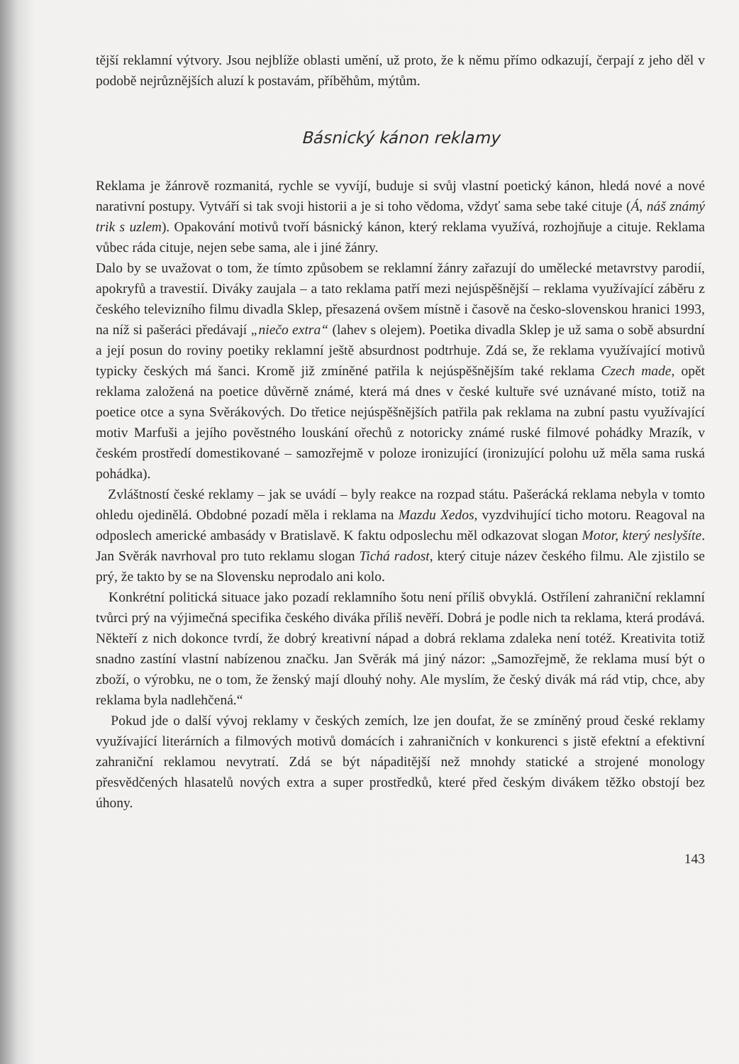tější reklamní výtvory. Jsou nejblíže oblasti umění, už proto, že k němu přímo odkazují, čerpají z jeho děl v podobě nejrůznějších aluzí k postavám, příběhům, mýtům.
Básnický kánon reklamy
Reklama je žánrově rozmanitá, rychle se vyvíjí, buduje si svůj vlastní poetický kánon, hledá nové a nové narativní postupy. Vytváří si tak svoji historii a je si toho vědoma, vždyť sama sebe také cituje (Á, náš známý trik s uzlem). Opakování motivů tvoří básnický kánon, který reklama využívá, rozhojňuje a cituje. Reklama vůbec ráda cituje, nejen sebe sama, ale i jiné žánry.
Dalo by se uvažovat o tom, že tímto způsobem se reklamní žánry zařazují do umělecké metavrstvy parodií, apokryfů a travestií. Diváky zaujala – a tato reklama patří mezi nejúspěšnější – reklama využívající záběru z českého televizního filmu divadla Sklep, přesazená ovšem místně i časově na česko-slovenskou hranici 1993, na níž si pašeráci předávají „niečo extra“ (lahev s olejem). Poetika divadla Sklep je už sama o sobě absurdní a její posun do roviny poetiky reklamní ještě absurdnost podtrhuje. Zdá se, že reklama využívající motivů typicky českých má šanci. Kromě již zmíněné patřila k nejúspěšnějším také reklama Czech made, opět reklama založená na poetice důvěrně známé, která má dnes v české kultuře své uznávané místo, totiž na poetice otce a syna Svěrákových. Do třetice nejúspěšnějších patřila pak reklama na zubní pastu využívající motiv Marfuši a jejího pověstného louskání ořechů z notoricky známé ruské filmové pohádky Mrazík, v českém prostředí domestikované – samozřejmě v poloze ironizující (ironizující polohu už měla sama ruská pohádka).
Zvláštností české reklamy – jak se uvádí – byly reakce na rozpad státu. Pašerácká reklama nebyla v tomto ohledu ojedinělá. Obdobné pozadí měla i reklama na Mazdu Xedos, vyzdvihující ticho motoru. Reagoval na odposlech americké ambasády v Bratislavě. K faktu odposlechu měl odkazovat slogan Motor, který neslyšíte. Jan Svěrák navrhoval pro tuto reklamu slogan Tichá radost, který cituje název českého filmu. Ale zjistilo se prý, že takto by se na Slovensku neprodalo ani kolo.
Konkrétní politická situace jako pozadí reklamního šotu není příliš obvyklá. Ostřílení zahraniční reklamní tvůrci prý na výjimečná specifika českého diváka příliš nevěří. Dobrá je podle nich ta reklama, která prodává. Někteří z nich dokonce tvrdí, že dobrý kreativní nápad a dobrá reklama zdaleka není totéž. Kreativita totiž snadno zastíní vlastní nabízenou značku. Jan Svěrák má jiný názor: „Samozřejmě, že reklama musí být o zboží, o výrobku, ne o tom, že ženský mají dlouhý nohy. Ale myslím, že český divák má rád vtip, chce, aby reklama byla nadlehčená.“
Pokud jde o další vývoj reklamy v českých zemích, lze jen doufat, že se zmíněný proud české reklamy využívající literárních a filmových motivů domácích i zahraničních v konkurenci s jistě efektní a efektivní zahraniční reklamou nevytratí. Zdá se být nápaditější než mnohdy statické a strojené monology přesvědčených hlasatelů nových extra a super prostředků, které před českým divákem těžko obstojí bez úhony.
143